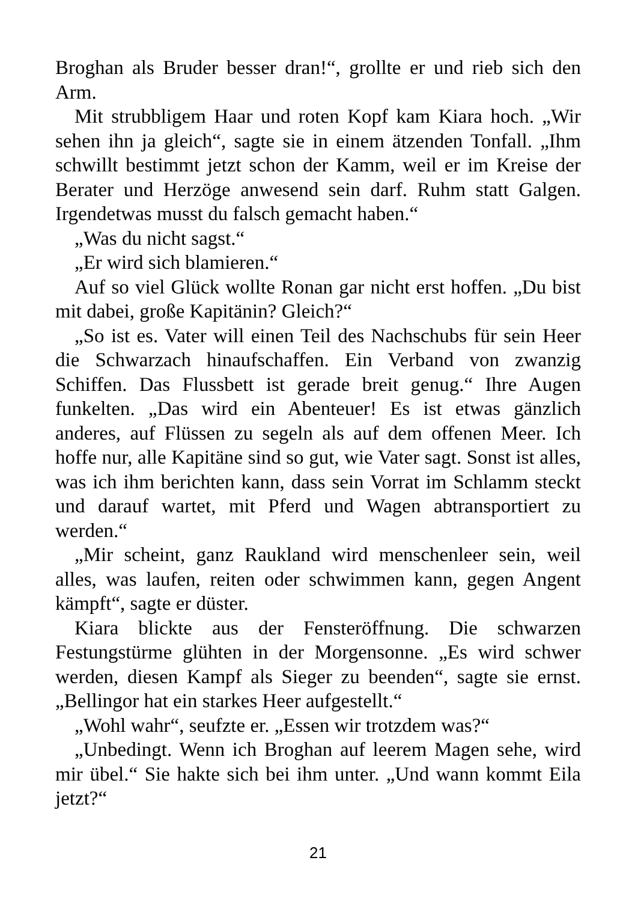Broghan als Bruder besser dran!“, grollte er und rieb sich den Arm.
Mit strubbligem Haar und roten Kopf kam Kiara hoch. „Wir sehen ihn ja gleich“, sagte sie in einem ätzenden Tonfall. „Ihm schwillt bestimmt jetzt schon der Kamm, weil er im Kreise der Berater und Herzöge anwesend sein darf. Ruhm statt Galgen. Irgendetwas musst du falsch gemacht haben.“
„Was du nicht sagst.“
„Er wird sich blamieren.“
Auf so viel Glück wollte Ronan gar nicht erst hoffen. „Du bist mit dabei, große Kapitänin? Gleich?“
„So ist es. Vater will einen Teil des Nachschubs für sein Heer die Schwarzach hinaufschaffen. Ein Verband von zwanzig Schiffen. Das Flussbett ist gerade breit genug.“ Ihre Augen funkelten. „Das wird ein Abenteuer! Es ist etwas gänzlich anderes, auf Flüssen zu segeln als auf dem offenen Meer. Ich hoffe nur, alle Kapitäne sind so gut, wie Vater sagt. Sonst ist alles, was ich ihm berichten kann, dass sein Vorrat im Schlamm steckt und darauf wartet, mit Pferd und Wagen abtransportiert zu werden.“
„Mir scheint, ganz Raukland wird menschenleer sein, weil alles, was laufen, reiten oder schwimmen kann, gegen Angent kämpft“, sagte er düster.
Kiara blickte aus der Fensteröffnung. Die schwarzen Festungstürme glühten in der Morgensonne. „Es wird schwer werden, diesen Kampf als Sieger zu beenden“, sagte sie ernst. „Bellingor hat ein starkes Heer aufgestellt.“
„Wohl wahr“, seufzte er. „Essen wir trotzdem was?“
„Unbedingt. Wenn ich Broghan auf leerem Magen sehe, wird mir übel.“ Sie hakte sich bei ihm unter. „Und wann kommt Eila jetzt?“
21